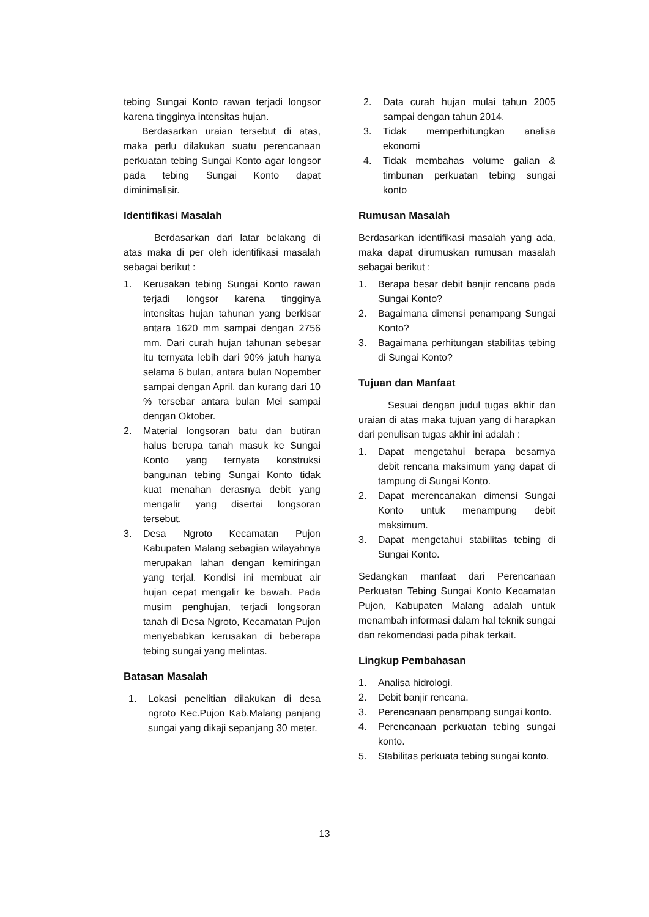tebing Sungai Konto rawan terjadi longsor karena tingginya intensitas hujan.
Berdasarkan uraian tersebut di atas, maka perlu dilakukan suatu perencanaan perkuatan tebing Sungai Konto agar longsor pada tebing Sungai Konto dapat diminimalisir.
Identifikasi Masalah
Berdasarkan dari latar belakang di atas maka di per oleh identifikasi masalah sebagai berikut :
1. Kerusakan tebing Sungai Konto rawan terjadi longsor karena tingginya intensitas hujan tahunan yang berkisar antara 1620 mm sampai dengan 2756 mm. Dari curah hujan tahunan sebesar itu ternyata lebih dari 90% jatuh hanya selama 6 bulan, antara bulan Nopember sampai dengan April, dan kurang dari 10 % tersebar antara bulan Mei sampai dengan Oktober.
2. Material longsoran batu dan butiran halus berupa tanah masuk ke Sungai Konto yang ternyata konstruksi bangunan tebing Sungai Konto tidak kuat menahan derasnya debit yang mengalir yang disertai longsoran tersebut.
3. Desa Ngroto Kecamatan Pujon Kabupaten Malang sebagian wilayahnya merupakan lahan dengan kemiringan yang terjal. Kondisi ini membuat air hujan cepat mengalir ke bawah. Pada musim penghujan, terjadi longsoran tanah di Desa Ngroto, Kecamatan Pujon menyebabkan kerusakan di beberapa tebing sungai yang melintas.
Batasan Masalah
1. Lokasi penelitian dilakukan di desa ngroto Kec.Pujon Kab.Malang panjang sungai yang dikaji sepanjang 30 meter.
2. Data curah hujan mulai tahun 2005 sampai dengan tahun 2014.
3. Tidak memperhitungkan analisa ekonomi
4. Tidak membahas volume galian & timbunan perkuatan tebing sungai konto
Rumusan Masalah
Berdasarkan identifikasi masalah yang ada, maka dapat dirumuskan rumusan masalah sebagai berikut :
1. Berapa besar debit banjir rencana pada Sungai Konto?
2. Bagaimana dimensi penampang Sungai Konto?
3. Bagaimana perhitungan stabilitas tebing di Sungai Konto?
Tujuan dan Manfaat
Sesuai dengan judul tugas akhir dan uraian di atas maka tujuan yang di harapkan dari penulisan tugas akhir ini adalah :
1. Dapat mengetahui berapa besarnya debit rencana maksimum yang dapat di tampung di Sungai Konto.
2. Dapat merencanakan dimensi Sungai Konto untuk menampung debit maksimum.
3. Dapat mengetahui stabilitas tebing di Sungai Konto.
Sedangkan manfaat dari Perencanaan Perkuatan Tebing Sungai Konto Kecamatan Pujon, Kabupaten Malang adalah untuk menambah informasi dalam hal teknik sungai dan rekomendasi pada pihak terkait.
Lingkup Pembahasan
1. Analisa hidrologi.
2. Debit banjir rencana.
3. Perencanaan penampang sungai konto.
4. Perencanaan perkuatan tebing sungai konto.
5. Stabilitas perkuata tebing sungai konto.
13